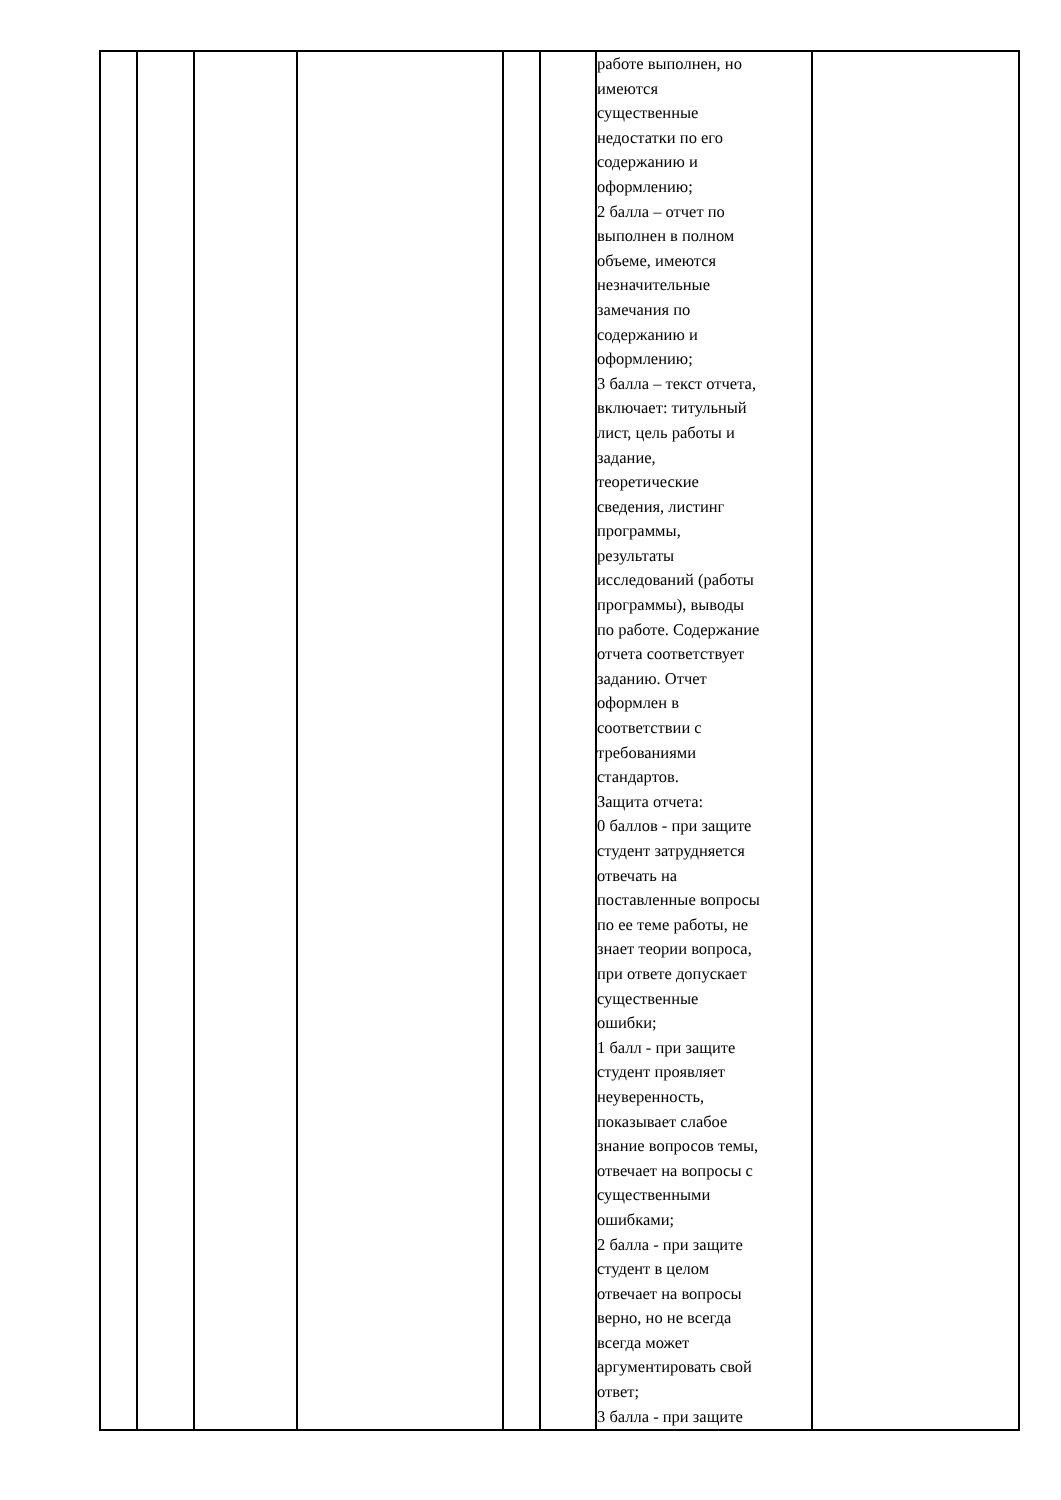| | | | | | | работе выполнен, но имеются существенные недостатки по его содержанию и оформлению; 2 балла – отчет по выполнен в полном объеме, имеются незначительные замечания по содержанию и оформлению; 3 балла – текст отчета, включает: титульный лист, цель работы и задание, теоретические сведения, листинг программы, результаты исследований (работы программы), выводы по работе. Содержание отчета соответствует заданию. Отчет оформлен в соответствии с требованиями стандартов. Защита отчета: 0 баллов - при защите студент затрудняется отвечать на поставленные вопросы по ее теме работы, не знает теории вопроса, при ответе допускает существенные ошибки; 1 балл - при защите студент проявляет неуверенность, показывает слабое знание вопросов темы, отвечает на вопросы с существенными ошибками; 2 балла - при защите студент в целом отвечает на вопросы верно, но не всегда всегда может аргументировать свой ответ; 3 балла - при защите | |